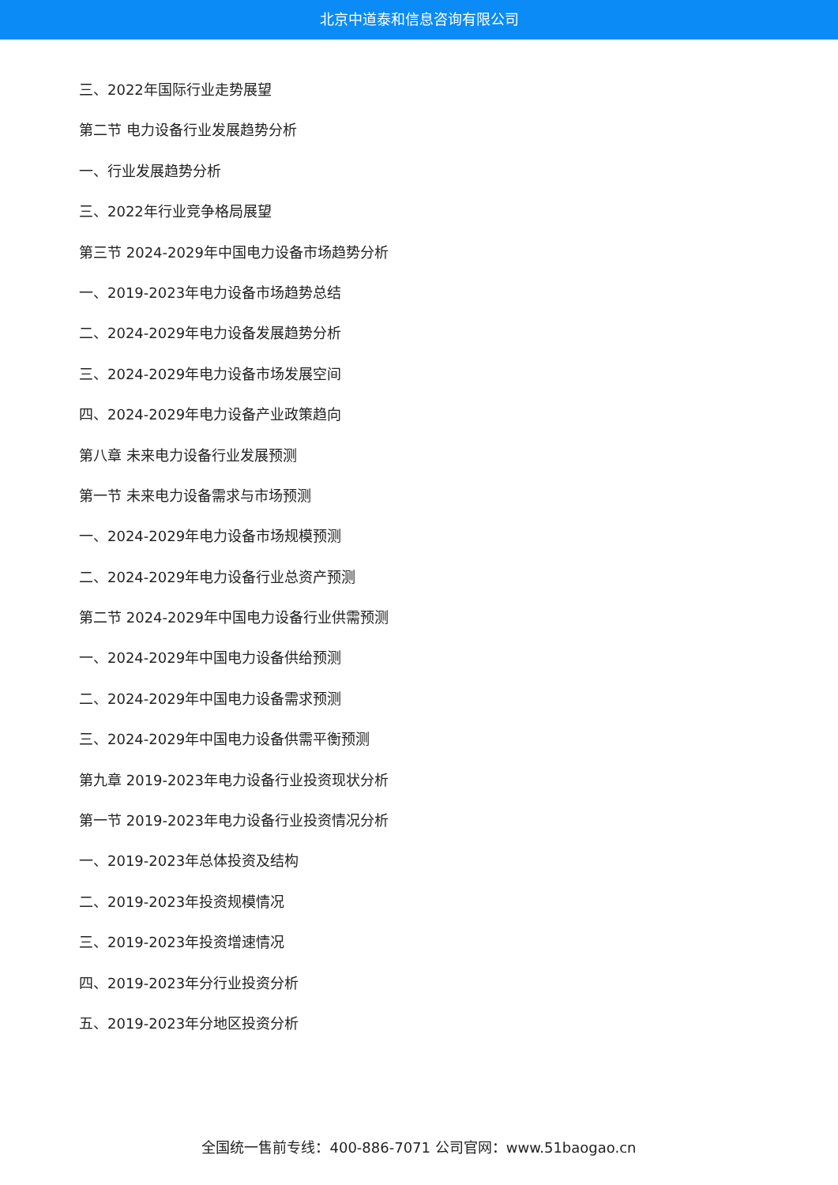北京中道泰和信息咨询有限公司
三、2022年国际行业走势展望
第二节 电力设备行业发展趋势分析
一、行业发展趋势分析
三、2022年行业竞争格局展望
第三节 2024-2029年中国电力设备市场趋势分析
一、2019-2023年电力设备市场趋势总结
二、2024-2029年电力设备发展趋势分析
三、2024-2029年电力设备市场发展空间
四、2024-2029年电力设备产业政策趋向
第八章 未来电力设备行业发展预测
第一节 未来电力设备需求与市场预测
一、2024-2029年电力设备市场规模预测
二、2024-2029年电力设备行业总资产预测
第二节 2024-2029年中国电力设备行业供需预测
一、2024-2029年中国电力设备供给预测
二、2024-2029年中国电力设备需求预测
三、2024-2029年中国电力设备供需平衡预测
第九章 2019-2023年电力设备行业投资现状分析
第一节 2019-2023年电力设备行业投资情况分析
一、2019-2023年总体投资及结构
二、2019-2023年投资规模情况
三、2019-2023年投资增速情况
四、2019-2023年分行业投资分析
五、2019-2023年分地区投资分析
全国统一售前专线：400-886-7071 公司官网：www.51baogao.cn